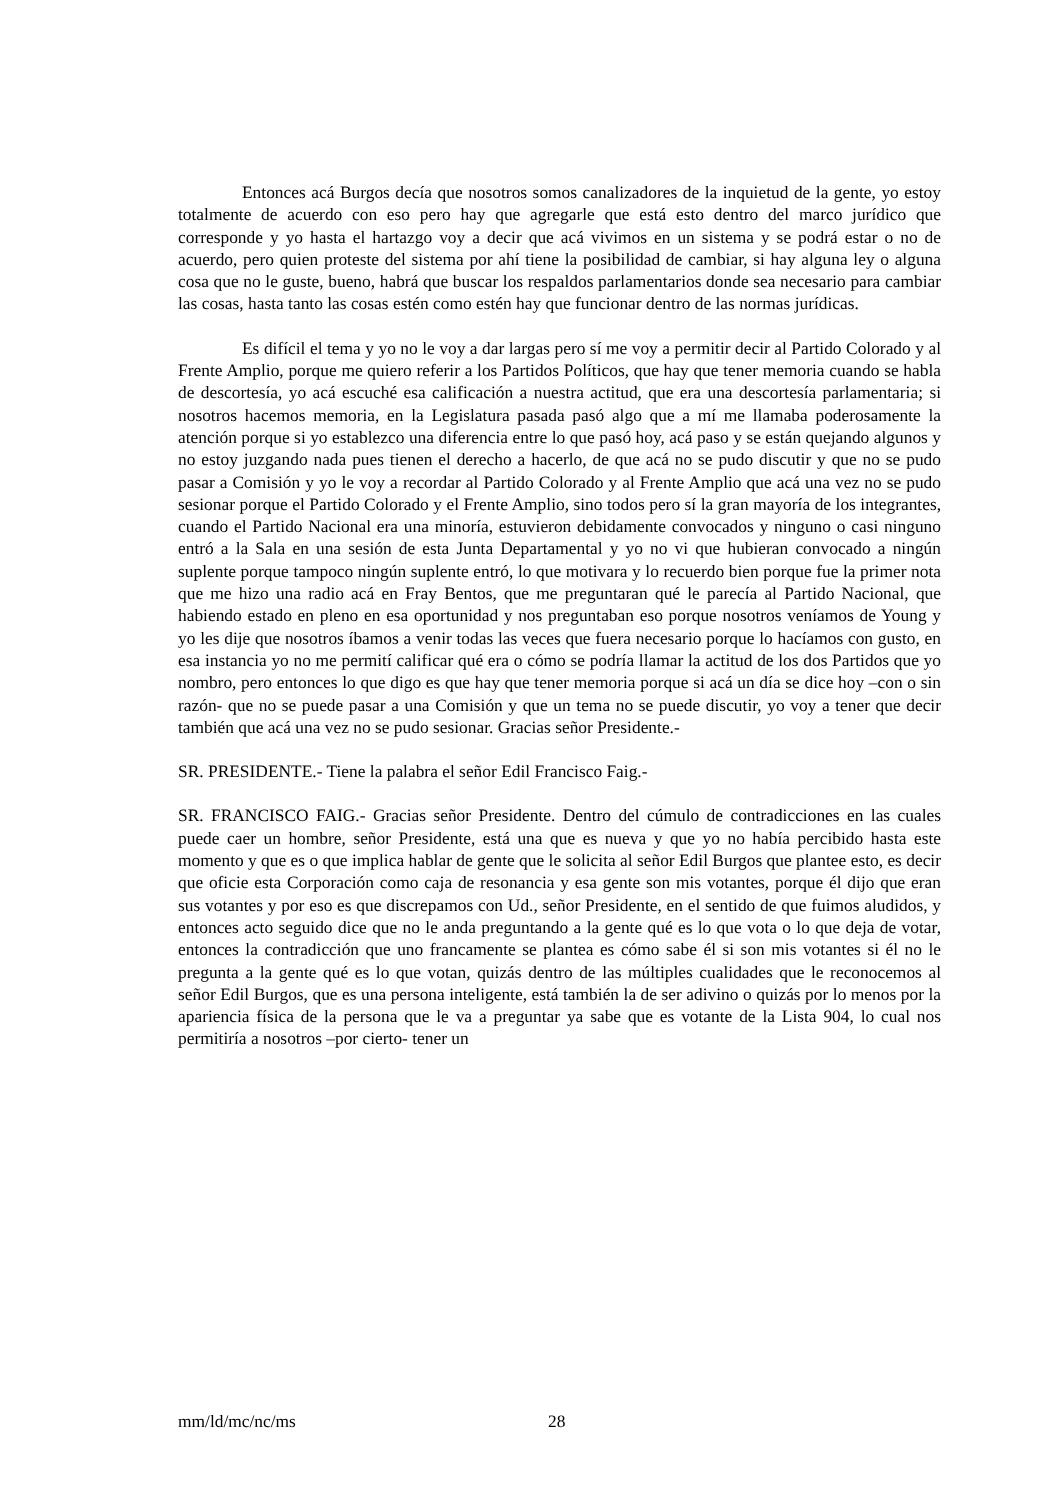Entonces acá Burgos decía que nosotros somos canalizadores de la inquietud de la gente, yo estoy totalmente de acuerdo con eso pero hay que agregarle que está esto dentro del marco jurídico que corresponde y yo hasta el hartazgo voy a decir que acá vivimos en un sistema y se podrá estar o no de acuerdo, pero quien proteste del sistema por ahí tiene la posibilidad de cambiar, si hay alguna ley o alguna cosa que no le guste, bueno, habrá que buscar los respaldos parlamentarios donde sea necesario para cambiar las cosas, hasta tanto las cosas estén como estén hay que funcionar dentro de las normas jurídicas.
Es difícil el tema y yo no le voy a dar largas pero sí me voy a permitir decir al Partido Colorado y al Frente Amplio, porque me quiero referir a los Partidos Políticos, que hay que tener memoria cuando se habla de descortesía, yo acá escuché esa calificación a nuestra actitud, que era una descortesía parlamentaria; si nosotros hacemos memoria, en la Legislatura pasada pasó algo que a mí me llamaba poderosamente la atención porque si yo establezco una diferencia entre lo que pasó hoy, acá paso y se están quejando algunos y no estoy juzgando nada pues tienen el derecho a hacerlo, de que acá no se pudo discutir y que no se pudo pasar a Comisión y yo le voy a recordar al Partido Colorado y al Frente Amplio que acá una vez no se pudo sesionar porque el Partido Colorado y el Frente Amplio, sino todos pero sí la gran mayoría de los integrantes, cuando el Partido Nacional era una minoría, estuvieron debidamente convocados y ninguno o casi ninguno entró a la Sala en una sesión de esta Junta Departamental y yo no vi que hubieran convocado a ningún suplente porque tampoco ningún suplente entró, lo que motivara y lo recuerdo bien porque fue la primer nota que me hizo una radio acá en Fray Bentos, que me preguntaran qué le parecía al Partido Nacional, que habiendo estado en pleno en esa oportunidad y nos preguntaban eso porque nosotros veníamos de Young y yo les dije que nosotros íbamos a venir todas las veces que fuera necesario porque lo hacíamos con gusto, en esa instancia yo no me permití calificar qué era o cómo se podría llamar la actitud de los dos Partidos que yo nombro, pero entonces lo que digo es que hay que tener memoria porque si acá un día se dice hoy –con o sin razón- que no se puede pasar a una Comisión y que un tema no se puede discutir, yo voy a tener que decir también que acá una vez no se pudo sesionar. Gracias señor Presidente.-
SR. PRESIDENTE.- Tiene la palabra el señor Edil Francisco Faig.-
SR. FRANCISCO FAIG.- Gracias señor Presidente. Dentro del cúmulo de contradicciones en las cuales puede caer un hombre, señor Presidente, está una que es nueva y que yo no había percibido hasta este momento y que es o que implica hablar de gente que le solicita al señor Edil Burgos que plantee esto, es decir que oficie esta Corporación como caja de resonancia y esa gente son mis votantes, porque él dijo que eran sus votantes y por eso es que discrepamos con Ud., señor Presidente, en el sentido de que fuimos aludidos, y entonces acto seguido dice que no le anda preguntando a la gente qué es lo que vota o lo que deja de votar, entonces la contradicción que uno francamente se plantea es cómo sabe él si son mis votantes si él no le pregunta a la gente qué es lo que votan, quizás dentro de las múltiples cualidades que le reconocemos al señor Edil Burgos, que es una persona inteligente, está también la de ser adivino o quizás por lo menos por la apariencia física de la persona que le va a preguntar ya sabe que es votante de la Lista 904, lo cual nos permitiría a nosotros –por cierto- tener un
mm/ld/mc/nc/ms 28